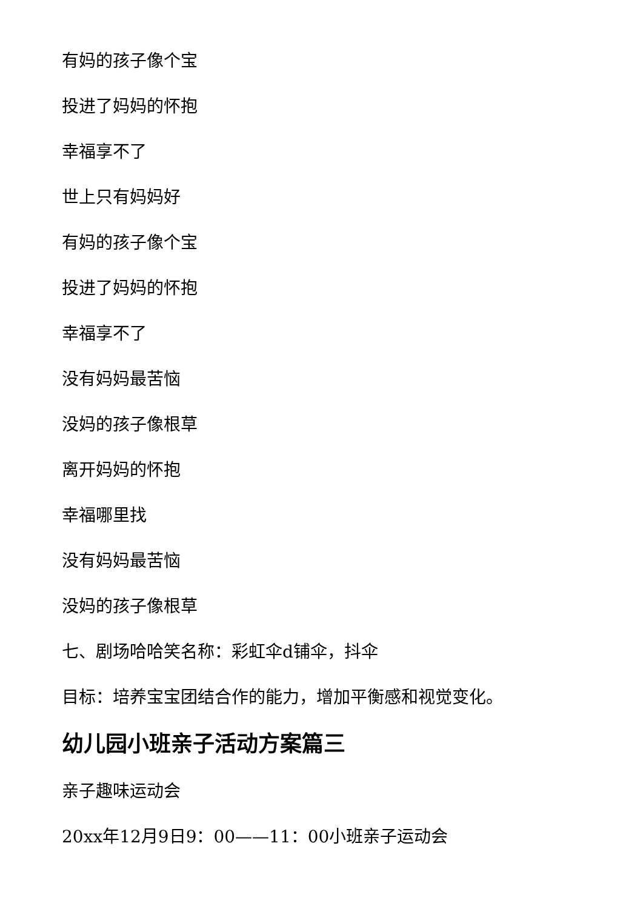有妈的孩子像个宝
投进了妈妈的怀抱
幸福享不了
世上只有妈妈好
有妈的孩子像个宝
投进了妈妈的怀抱
幸福享不了
没有妈妈最苦恼
没妈的孩子像根草
离开妈妈的怀抱
幸福哪里找
没有妈妈最苦恼
没妈的孩子像根草
七、剧场哈哈笑名称：彩虹伞d铺伞，抖伞
目标：培养宝宝团结合作的能力，增加平衡感和视觉变化。
幼儿园小班亲子活动方案篇三
亲子趣味运动会
20xx年12月9日9：00——11：00小班亲子运动会